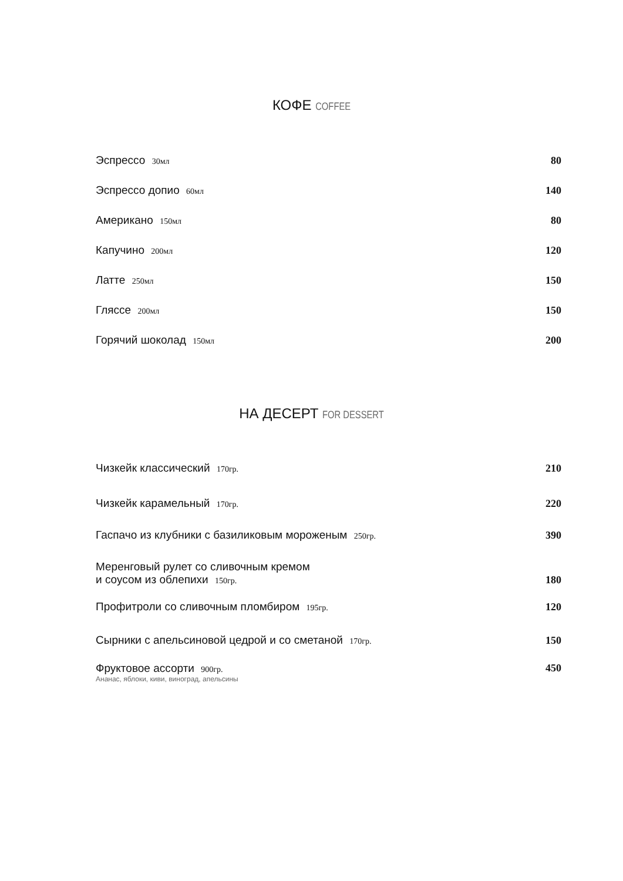КОФЕ COFFEE
Эспрессо 30мл
80
Эспрессо допио 60мл
140
Американо 150мл
80
Капучино 200мл
120
Латте 250мл
150
Гляссе 200мл
150
Горячий шоколад 150мл
200
НА ДЕСЕРТ FOR DESSERT
Чизкейк классический 170гр.
210
Чизкейк карамельный 170гр.
220
Гаспачо из клубники с базиликовым мороженым 250гр.
390
Меренговый рулет со сливочным кремом
и соусом из облепихи 150гр.
180
Профитроли со сливочным пломбиром 195гр.
120
Сырники с апельсиновой цедрой и со сметаной 170гр.
150
Фруктовое ассорти 900гр.
Ананас, яблоки, киви, виноград, апельсины
450